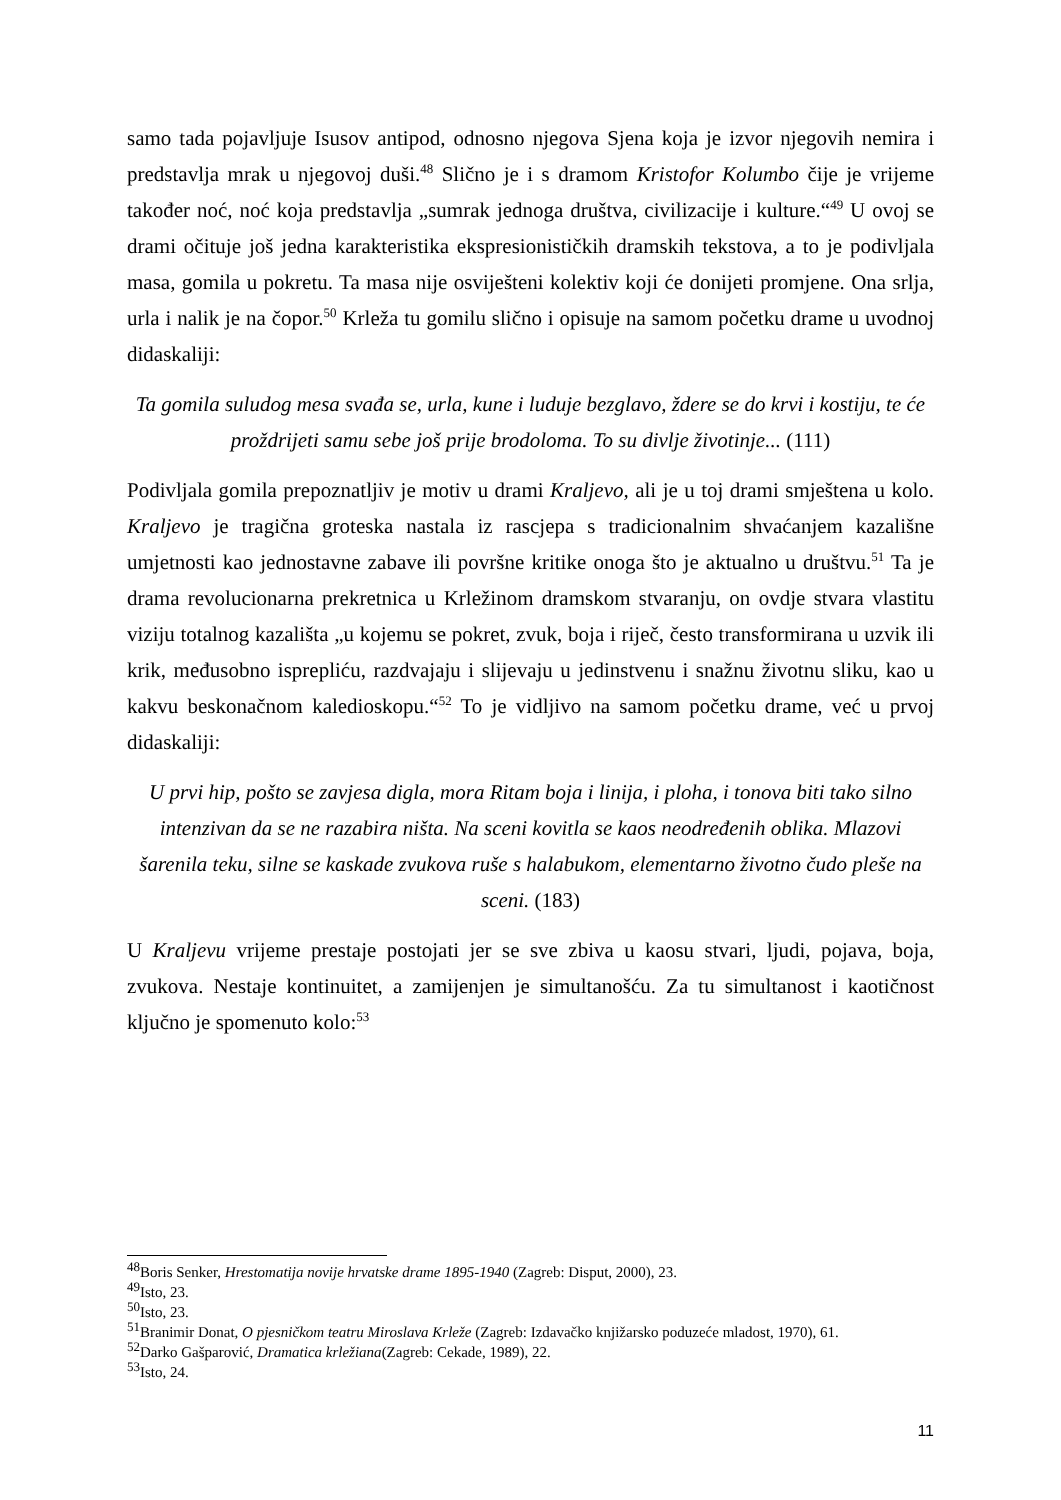samo tada pojavljuje Isusov antipod, odnosno njegova Sjena koja je izvor njegovih nemira i predstavlja mrak u njegovoj duši.<sup>48</sup> Slično je i s dramom Kristofor Kolumbo čije je vrijeme također noć, noć koja predstavlja „sumrak jednoga društva, civilizacije i kulture.“<sup>49</sup> U ovoj se drami očituje još jedna karakteristika ekspresionističkih dramskih tekstova, a to je podivljala masa, gomila u pokretu. Ta masa nije osviješteni kolektiv koji će donijeti promjene. Ona srlja, urla i nalik je na čopor.<sup>50</sup> Krleža tu gomilu slično i opisuje na samom početku drame u uvodnoj didaskaliji:
Ta gomila suludog mesa svađa se, urla, kune i luduje bezglavo, ždere se do krvi i kostiju, te će proždrijeti samu sebe još prije brodoloma. To su divlje životinje... (111)
Podivljala gomila prepoznatljiv je motiv u drami Kraljevo, ali je u toj drami smještena u kolo. Kraljevo je tragična groteska nastala iz rascjepa s tradicionalnim shvaćanjem kazališne umjetnosti kao jednostavne zabave ili površne kritike onoga što je aktualno u društvu.<sup>51</sup> Ta je drama revolucionarna prekretnica u Krležinom dramskom stvaranju, on ovdje stvara vlastitu viziju totalnog kazališta „u kojemu se pokret, zvuk, boja i riječ, često transformirana u uzvik ili krik, međusobno isprepliću, razdvajaju i slijevaju u jedinstvenu i snažnu životnu sliku, kao u kakvu beskonačnom kaledioskopu.“<sup>52</sup> To je vidljivo na samom početku drame, već u prvoj didaskaliji:
U prvi hip, pošto se zavjesa digla, mora Ritam boja i linija, i ploha, i tonova biti tako silno intenzivan da se ne razabira ništa. Na sceni kovitla se kaos neodređenih oblika. Mlazovi šarenila teku, silne se kaskade zvukova ruše s halabukom, elementarno životno čudo pleše na sceni. (183)
U Kraljevu vrijeme prestaje postojati jer se sve zbiva u kaosu stvari, ljudi, pojava, boja, zvukova. Nestaje kontinuitet, a zamijenjen je simultanošću. Za tu simultanost i kaotičnost ključno je spomenuto kolo:<sup>53</sup>
<sup>48</sup> Boris Senker, Hrestomatija novije hrvatske drame 1895-1940 (Zagreb: Disput, 2000), 23.
<sup>49</sup> Isto, 23.
<sup>50</sup> Isto, 23.
<sup>51</sup> Branimir Donat, O pjesničkom teatru Miroslava Krleže (Zagreb: Izdavačko knjižarsko poduzeće mladost, 1970), 61.
<sup>52</sup> Darko Gašparović, Dramatica krležiana(Zagreb: Cekade, 1989), 22.
<sup>53</sup> Isto, 24.
11